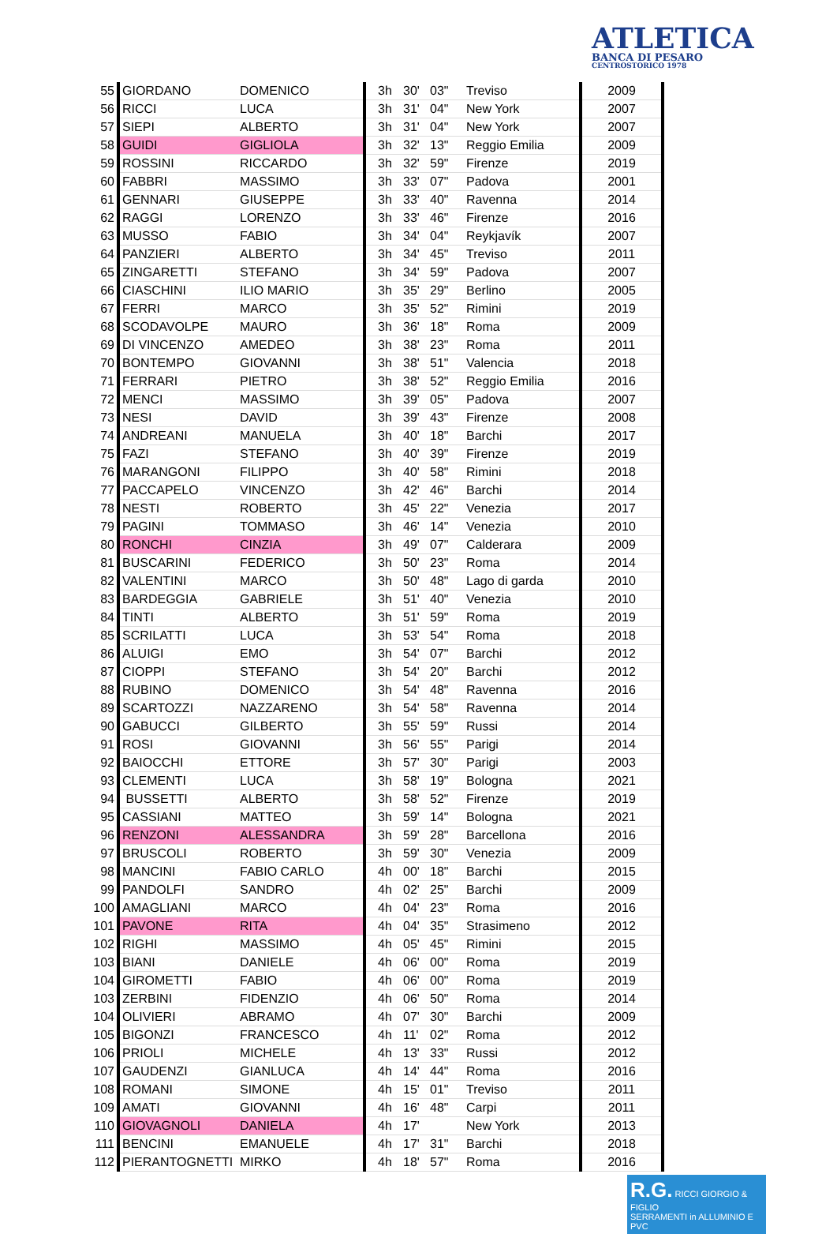ATLETICA
BANCA DI PESARO
CENTROSTORICO 1978
| 55 | GIORDANO | DOMENICO | 3h | 30' | 03" | Treviso | 2009 |
| 56 | RICCI | LUCA | 3h | 31' | 04" | New York | 2007 |
| 57 | SIEPI | ALBERTO | 3h | 31' | 04" | New York | 2007 |
| 58 | GUIDI | GIGLIOLA | 3h | 32' | 13" | Reggio Emilia | 2009 |
| 59 | ROSSINI | RICCARDO | 3h | 32' | 59" | Firenze | 2019 |
| 60 | FABBRI | MASSIMO | 3h | 33' | 07" | Padova | 2001 |
| 61 | GENNARI | GIUSEPPE | 3h | 33' | 40" | Ravenna | 2014 |
| 62 | RAGGI | LORENZO | 3h | 33' | 46" | Firenze | 2016 |
| 63 | MUSSO | FABIO | 3h | 34' | 04" | Reykjavík | 2007 |
| 64 | PANZIERI | ALBERTO | 3h | 34' | 45" | Treviso | 2011 |
| 65 | ZINGARETTI | STEFANO | 3h | 34' | 59" | Padova | 2007 |
| 66 | CIASCHINI | ILIO MARIO | 3h | 35' | 29" | Berlino | 2005 |
| 67 | FERRI | MARCO | 3h | 35' | 52" | Rimini | 2019 |
| 68 | SCODAVOLPE | MAURO | 3h | 36' | 18" | Roma | 2009 |
| 69 | DI VINCENZO | AMEDEO | 3h | 38' | 23" | Roma | 2011 |
| 70 | BONTEMPO | GIOVANNI | 3h | 38' | 51" | Valencia | 2018 |
| 71 | FERRARI | PIETRO | 3h | 38' | 52" | Reggio Emilia | 2016 |
| 72 | MENCI | MASSIMO | 3h | 39' | 05" | Padova | 2007 |
| 73 | NESI | DAVID | 3h | 39' | 43" | Firenze | 2008 |
| 74 | ANDREANI | MANUELA | 3h | 40' | 18" | Barchi | 2017 |
| 75 | FAZI | STEFANO | 3h | 40' | 39" | Firenze | 2019 |
| 76 | MARANGONI | FILIPPO | 3h | 40' | 58" | Rimini | 2018 |
| 77 | PACCAPELO | VINCENZO | 3h | 42' | 46" | Barchi | 2014 |
| 78 | NESTI | ROBERTO | 3h | 45' | 22" | Venezia | 2017 |
| 79 | PAGINI | TOMMASO | 3h | 46' | 14" | Venezia | 2010 |
| 80 | RONCHI | CINZIA | 3h | 49' | 07" | Calderara | 2009 |
| 81 | BUSCARINI | FEDERICO | 3h | 50' | 23" | Roma | 2014 |
| 82 | VALENTINI | MARCO | 3h | 50' | 48" | Lago di garda | 2010 |
| 83 | BARDEGGIA | GABRIELE | 3h | 51' | 40" | Venezia | 2010 |
| 84 | TINTI | ALBERTO | 3h | 51' | 59" | Roma | 2019 |
| 85 | SCRILATTI | LUCA | 3h | 53' | 54" | Roma | 2018 |
| 86 | ALUIGI | EMO | 3h | 54' | 07" | Barchi | 2012 |
| 87 | CIOPPI | STEFANO | 3h | 54' | 20" | Barchi | 2012 |
| 88 | RUBINO | DOMENICO | 3h | 54' | 48" | Ravenna | 2016 |
| 89 | SCARTOZZI | NAZZARENO | 3h | 54' | 58" | Ravenna | 2014 |
| 90 | GABUCCI | GILBERTO | 3h | 55' | 59" | Russi | 2014 |
| 91 | ROSI | GIOVANNI | 3h | 56' | 55" | Parigi | 2014 |
| 92 | BAIOCCHI | ETTORE | 3h | 57' | 30" | Parigi | 2003 |
| 93 | CLEMENTI | LUCA | 3h | 58' | 19" | Bologna | 2021 |
| 94 | BUSSETTI | ALBERTO | 3h | 58' | 52" | Firenze | 2019 |
| 95 | CASSIANI | MATTEO | 3h | 59' | 14" | Bologna | 2021 |
| 96 | RENZONI | ALESSANDRA | 3h | 59' | 28" | Barcellona | 2016 |
| 97 | BRUSCOLI | ROBERTO | 3h | 59' | 30" | Venezia | 2009 |
| 98 | MANCINI | FABIO CARLO | 4h | 00' | 18" | Barchi | 2015 |
| 99 | PANDOLFI | SANDRO | 4h | 02' | 25" | Barchi | 2009 |
| 100 | AMAGLIANI | MARCO | 4h | 04' | 23" | Roma | 2016 |
| 101 | PAVONE | RITA | 4h | 04' | 35" | Strasimeno | 2012 |
| 102 | RIGHI | MASSIMO | 4h | 05' | 45" | Rimini | 2015 |
| 103 | BIANI | DANIELE | 4h | 06' | 00" | Roma | 2019 |
| 104 | GIROMETTI | FABIO | 4h | 06' | 00" | Roma | 2019 |
| 103 | ZERBINI | FIDENZIO | 4h | 06' | 50" | Roma | 2014 |
| 104 | OLIVIERI | ABRAMO | 4h | 07' | 30" | Barchi | 2009 |
| 105 | BIGONZI | FRANCESCO | 4h | 11' | 02" | Roma | 2012 |
| 106 | PRIOLI | MICHELE | 4h | 13' | 33" | Russi | 2012 |
| 107 | GAUDENZI | GIANLUCA | 4h | 14' | 44" | Roma | 2016 |
| 108 | ROMANI | SIMONE | 4h | 15' | 01" | Treviso | 2011 |
| 109 | AMATI | GIOVANNI | 4h | 16' | 48" | Carpi | 2011 |
| 110 | GIOVAGNOLI | DANIELA | 4h | 17' | | New York | 2013 |
| 111 | BENCINI | EMANUELE | 4h | 17' | 31" | Barchi | 2018 |
| 112 | PIERANTOGNETTI | MIRKO | 4h | 18' | 57" | Roma | 2016 |
R.G. RICCI GIORGIO & FIGLIO
SERRAMENTI in ALLUMINIO E PVC